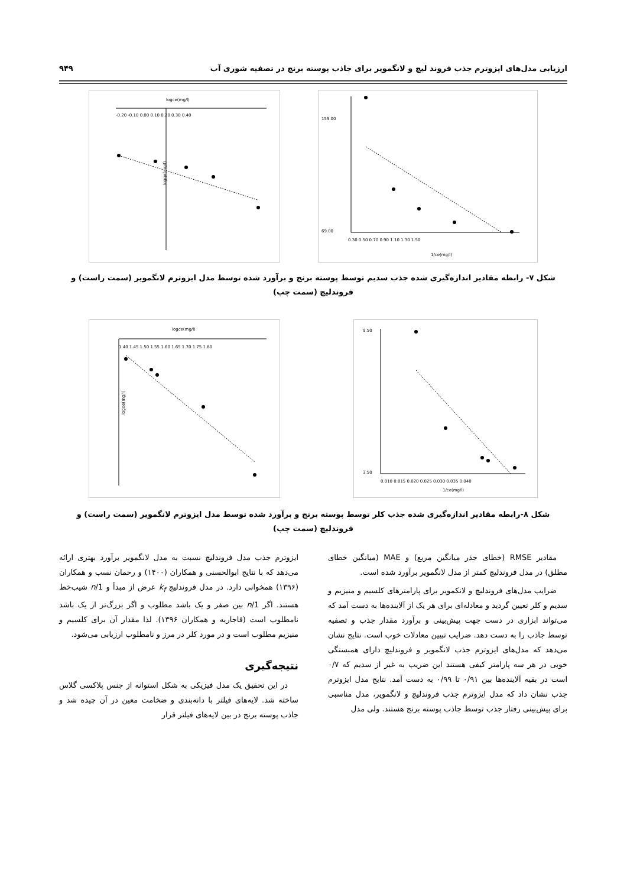ارزیابی مدل‌های ایزوترم جذب فروند لیچ و لانگمویر برای جاذب پوسته برنج در تصفیه شوری آب ۹۴۹
logce(mg/l)
logqe(mg/l)
-0.20 -0.10 0.00 0.10 0.20 0.30 0.40
1/ce(mg/l)
0.30 0.50 0.70 0.90 1.10 1.30 1.50
159.00
69.00
شکل ۷- رابطه مقادیر اندازه‌گیری شده جذب سدیم توسط پوسته برنج و برآورد شده توسط مدل ایزوترم لانگمویر (سمت راست) و فروندلیچ (سمت چپ)
logce(mg/l)
logqe(mg/l)
1.40 1.45 1.50 1.55 1.60 1.65 1.70 1.75 1.80
1/ce(mg/l)
0.010 0.015 0.020 0.025 0.030 0.035 0.040
9.50
3.50
شکل ۸-رابطه مقادیر اندازه‌گیری شده جذب کلر توسط پوسته برنج و برآورد شده توسط مدل ایزوترم لانگمویر (سمت راست) و فروندلیچ (سمت چپ)
مقادیر RMSE (خطای جذر میانگین مربع) و MAE (میانگین خطای مطلق) در مدل فروندلیچ کمتر از مدل لانگمویر برآورد شده است.
ضرایب مدل‌های فروندلیچ و لانکمویر برای پارامترهای کلسیم و منیزیم و سدیم و کلر تعیین گردید و معادله‌ای برای هر یک از آلاینده‌ها به دست آمد که می‌تواند ابزاری در دست جهت پیش‌بینی و برآورد مقدار جذب و تصفیه توسط جاذب را به دست دهد. ضرایب تبیین معادلات خوب است. نتایج نشان می‌دهد که مدل‌های ایزوترم جذب لانگمویر و فروندلیچ دارای همبستگی خوبی در هر سه پارامتر کیفی هستند این ضریب به غیر از سدیم که ۰/۷ است در بقیه آلاینده‌ها بین ۰/۹۱ تا ۰/۹۹ به دست آمد. نتایج مدل ایزوترم جذب نشان داد که مدل ایزوترم جذب فروندلیچ و لانگمویر، مدل مناسبی برای پیش‌بینی رفتار جذب توسط جاذب پوسته برنج هستند. ولی مدل
ایزوترم جذب مدل فروندلیچ نسبت به مدل لانگمویر برآورد بهتری ارائه می‌دهد که با نتایج ابوالحسنی و همکاران (۱۴۰۰) و رحمان نسب و همکاران (۱۳۹۶) همخوانی دارد. در مدل فروندلیچ k<sub>f</sub> عرض از مبدأ و 1/n شیب‌خط هستند. اگر 1/n بین صفر و یک باشد مطلوب و اگر بزرگ‌تر از یک باشد نامطلوب است (قاجاریه و همکاران ۱۳۹۶). لذا مقدار آن برای کلسیم و منیزیم مطلوب است و در مورد کلر در مرز و نامطلوب ارزیابی می‌شود.
نتیجه‌گیری
در این تحقیق یک مدل فیزیکی به شکل استوانه از جنس پلاکسی گلاس ساخته شد. لایه‌های فیلتر با دانه‌بندی و ضخامت معین در آن چیده شد و جاذب پوسته برنج در بین لایه‌های فیلتر قرار